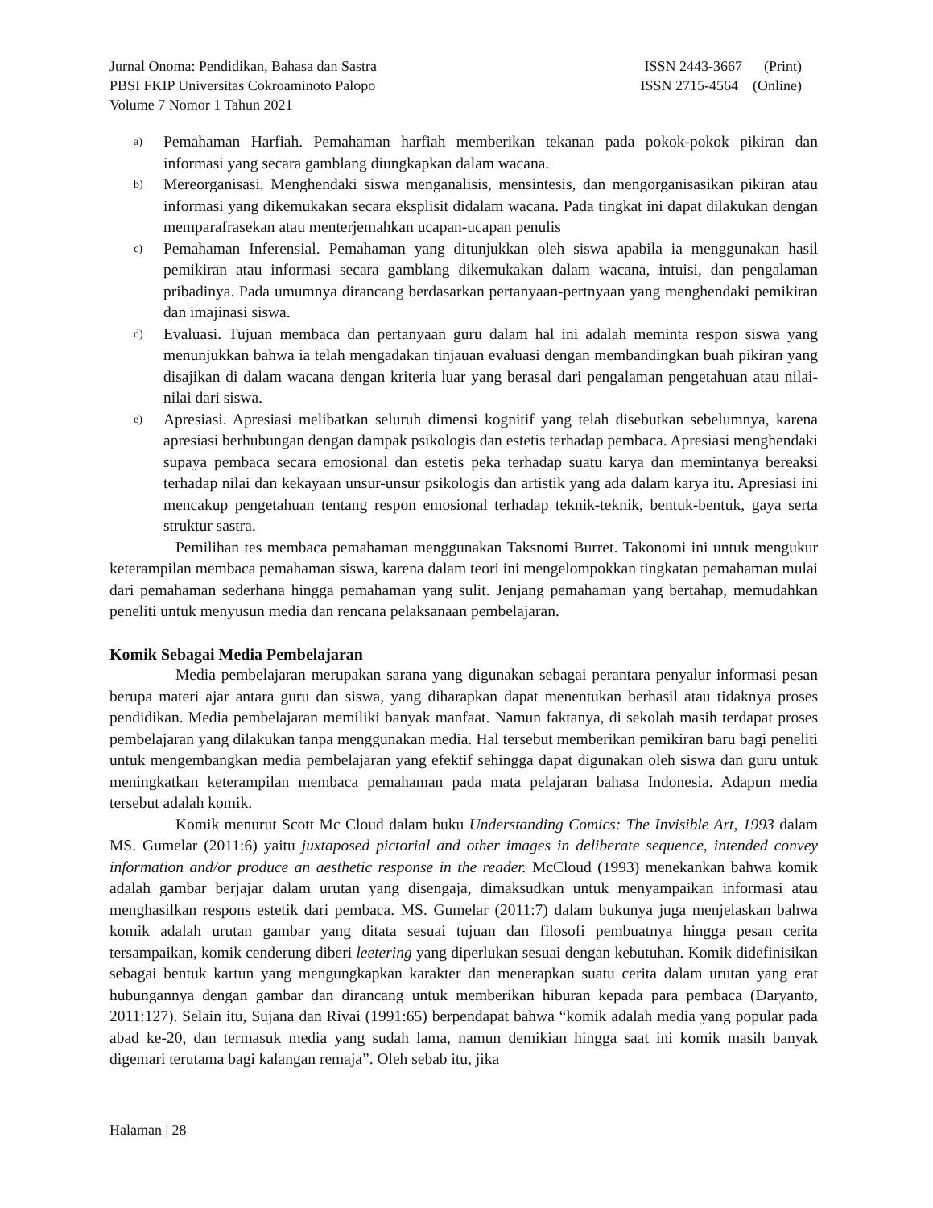Jurnal Onoma: Pendidikan, Bahasa dan Sastra ISSN 2443-3667 (Print)
PBSI FKIP Universitas Cokroaminoto Palopo ISSN 2715-4564 (Online)
Volume 7 Nomor 1 Tahun 2021
a) Pemahaman Harfiah. Pemahaman harfiah memberikan tekanan pada pokok-pokok pikiran dan informasi yang secara gamblang diungkapkan dalam wacana.
b) Mereorganisasi. Menghendaki siswa menganalisis, mensintesis, dan mengorganisasikan pikiran atau informasi yang dikemukakan secara eksplisit didalam wacana. Pada tingkat ini dapat dilakukan dengan memparafrasekan atau menterjemahkan ucapan-ucapan penulis
c) Pemahaman Inferensial. Pemahaman yang ditunjukkan oleh siswa apabila ia menggunakan hasil pemikiran atau informasi secara gamblang dikemukakan dalam wacana, intuisi, dan pengalaman pribadinya. Pada umumnya dirancang berdasarkan pertanyaan-pertnyaan yang menghendaki pemikiran dan imajinasi siswa.
d) Evaluasi. Tujuan membaca dan pertanyaan guru dalam hal ini adalah meminta respon siswa yang menunjukkan bahwa ia telah mengadakan tinjauan evaluasi dengan membandingkan buah pikiran yang disajikan di dalam wacana dengan kriteria luar yang berasal dari pengalaman pengetahuan atau nilai-nilai dari siswa.
e) Apresiasi. Apresiasi melibatkan seluruh dimensi kognitif yang telah disebutkan sebelumnya, karena apresiasi berhubungan dengan dampak psikologis dan estetis terhadap pembaca. Apresiasi menghendaki supaya pembaca secara emosional dan estetis peka terhadap suatu karya dan memintanya bereaksi terhadap nilai dan kekayaan unsur-unsur psikologis dan artistik yang ada dalam karya itu. Apresiasi ini mencakup pengetahuan tentang respon emosional terhadap teknik-teknik, bentuk-bentuk, gaya serta struktur sastra.
Pemilihan tes membaca pemahaman menggunakan Taksnomi Burret. Takonomi ini untuk mengukur keterampilan membaca pemahaman siswa, karena dalam teori ini mengelompokkan tingkatan pemahaman mulai dari pemahaman sederhana hingga pemahaman yang sulit. Jenjang pemahaman yang bertahap, memudahkan peneliti untuk menyusun media dan rencana pelaksanaan pembelajaran.
Komik Sebagai Media Pembelajaran
Media pembelajaran merupakan sarana yang digunakan sebagai perantara penyalur informasi pesan berupa materi ajar antara guru dan siswa, yang diharapkan dapat menentukan berhasil atau tidaknya proses pendidikan. Media pembelajaran memiliki banyak manfaat. Namun faktanya, di sekolah masih terdapat proses pembelajaran yang dilakukan tanpa menggunakan media. Hal tersebut memberikan pemikiran baru bagi peneliti untuk mengembangkan media pembelajaran yang efektif sehingga dapat digunakan oleh siswa dan guru untuk meningkatkan keterampilan membaca pemahaman pada mata pelajaran bahasa Indonesia. Adapun media tersebut adalah komik.
Komik menurut Scott Mc Cloud dalam buku Understanding Comics: The Invisible Art, 1993 dalam MS. Gumelar (2011:6) yaitu juxtaposed pictorial and other images in deliberate sequence, intended convey information and/or produce an aesthetic response in the reader. McCloud (1993) menekankan bahwa komik adalah gambar berjajar dalam urutan yang disengaja, dimaksudkan untuk menyampaikan informasi atau menghasilkan respons estetik dari pembaca. MS. Gumelar (2011:7) dalam bukunya juga menjelaskan bahwa komik adalah urutan gambar yang ditata sesuai tujuan dan filosofi pembuatnya hingga pesan cerita tersampaikan, komik cenderung diberi leetering yang diperlukan sesuai dengan kebutuhan. Komik didefinisikan sebagai bentuk kartun yang mengungkapkan karakter dan menerapkan suatu cerita dalam urutan yang erat hubungannya dengan gambar dan dirancang untuk memberikan hiburan kepada para pembaca (Daryanto, 2011:127). Selain itu, Sujana dan Rivai (1991:65) berpendapat bahwa “komik adalah media yang popular pada abad ke-20, dan termasuk media yang sudah lama, namun demikian hingga saat ini komik masih banyak digemari terutama bagi kalangan remaja”. Oleh sebab itu, jika
Halaman | 28